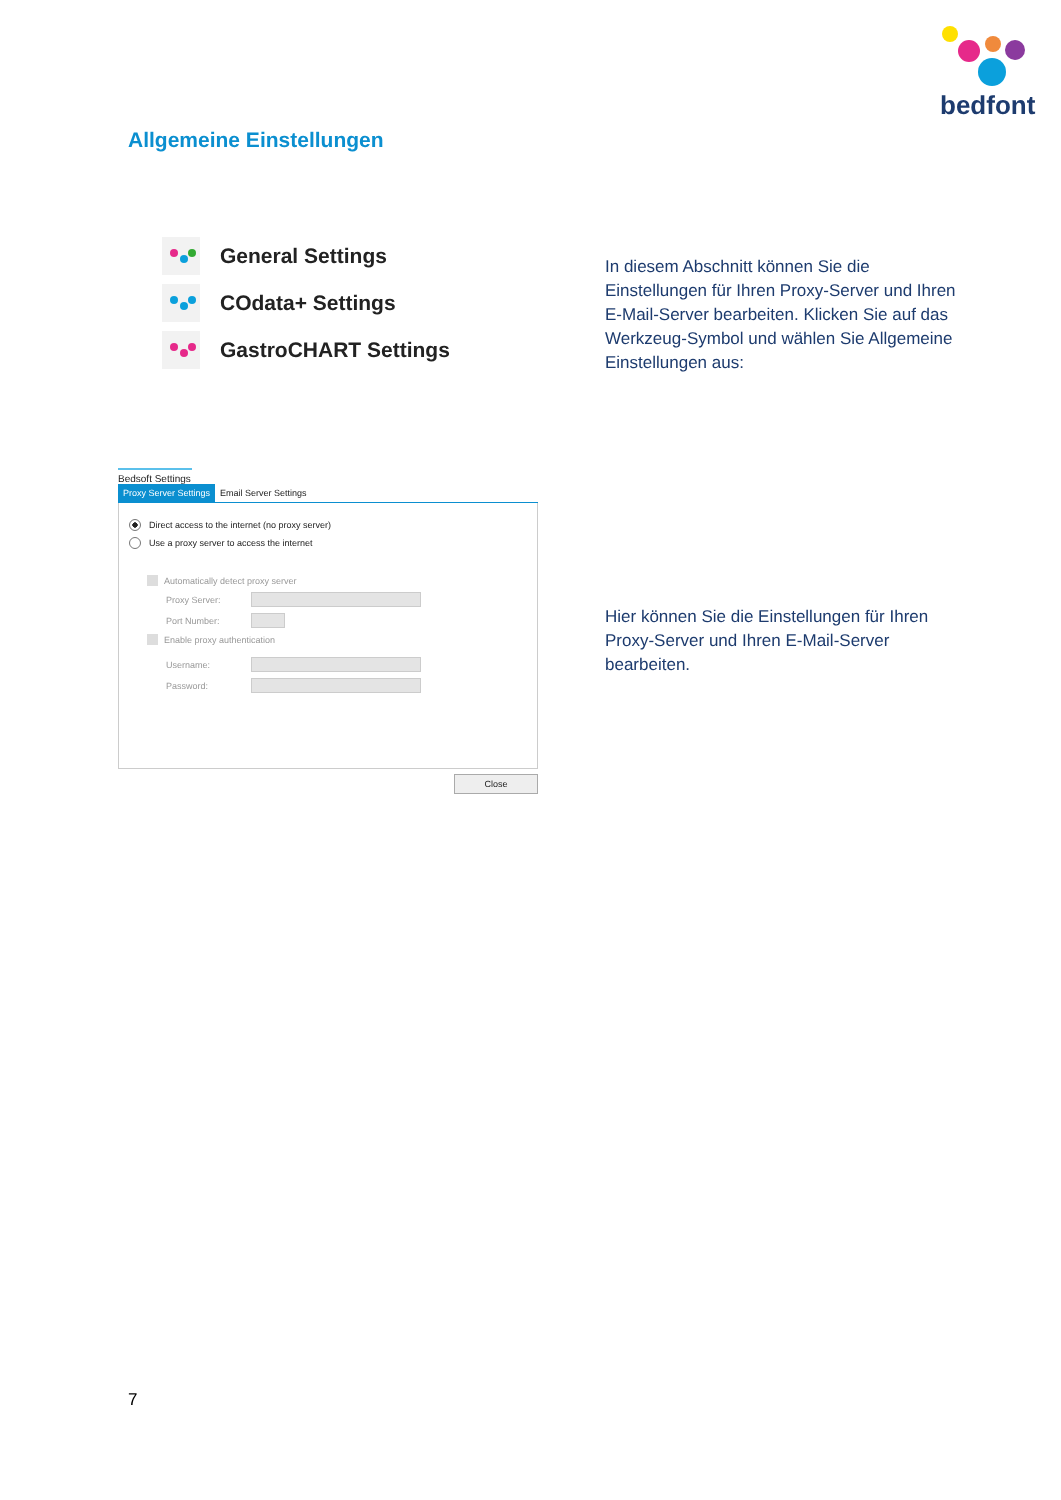bedfont
Allgemeine Einstellungen
General Settings
COdata+ Settings
GastroCHART Settings
In diesem Abschnitt können Sie die Einstellungen für Ihren Proxy-Server und Ihren E-Mail-Server bearbeiten. Klicken Sie auf das Werkzeug-Symbol und wählen Sie Allgemeine Einstellungen aus:
Bedsoft Settings
Proxy Server Settings Email Server Settings
Direct access to the internet (no proxy server)
Use a proxy server to access the internet
Automatically detect proxy server
Proxy Server:
Port Number:
Enable proxy authentication
Username:
Password:
Close
Hier können Sie die Einstellungen für Ihren Proxy-Server und Ihren E-Mail-Server bearbeiten.
7